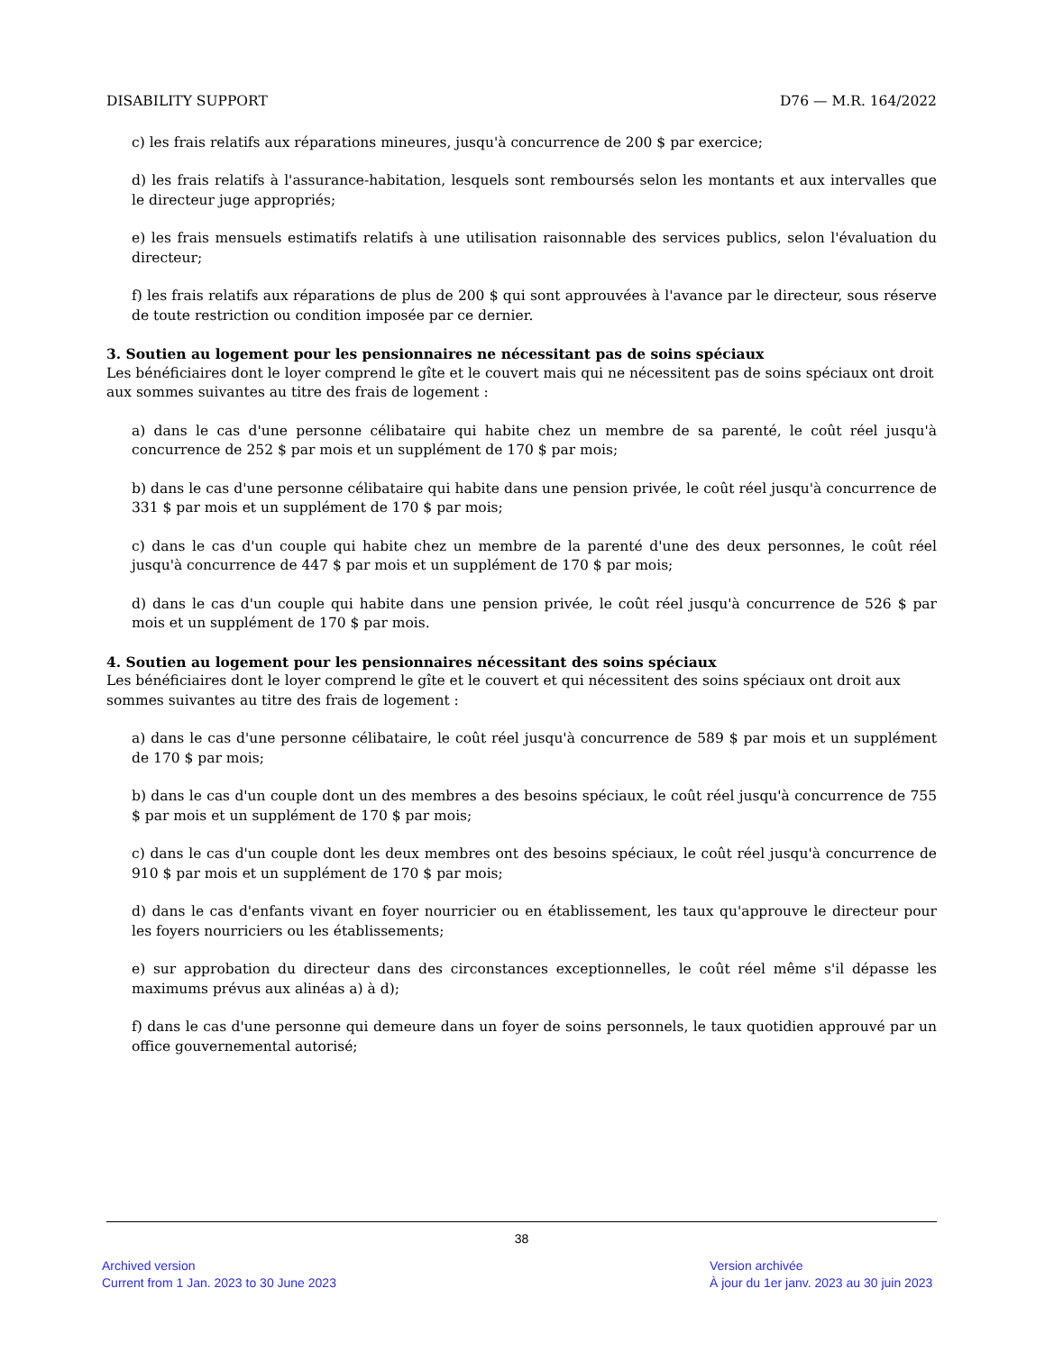DISABILITY SUPPORT D76 — M.R. 164/2022
c) les frais relatifs aux réparations mineures, jusqu'à concurrence de 200 $ par exercice;
d) les frais relatifs à l'assurance-habitation, lesquels sont remboursés selon les montants et aux intervalles que le directeur juge appropriés;
e) les frais mensuels estimatifs relatifs à une utilisation raisonnable des services publics, selon l'évaluation du directeur;
f) les frais relatifs aux réparations de plus de 200 $ qui sont approuvées à l'avance par le directeur, sous réserve de toute restriction ou condition imposée par ce dernier.
3. Soutien au logement pour les pensionnaires ne nécessitant pas de soins spéciaux
Les bénéficiaires dont le loyer comprend le gîte et le couvert mais qui ne nécessitent pas de soins spéciaux ont droit aux sommes suivantes au titre des frais de logement :
a) dans le cas d'une personne célibataire qui habite chez un membre de sa parenté, le coût réel jusqu'à concurrence de 252 $ par mois et un supplément de 170 $ par mois;
b) dans le cas d'une personne célibataire qui habite dans une pension privée, le coût réel jusqu'à concurrence de 331 $ par mois et un supplément de 170 $ par mois;
c) dans le cas d'un couple qui habite chez un membre de la parenté d'une des deux personnes, le coût réel jusqu'à concurrence de 447 $ par mois et un supplément de 170 $ par mois;
d) dans le cas d'un couple qui habite dans une pension privée, le coût réel jusqu'à concurrence de 526 $ par mois et un supplément de 170 $ par mois.
4. Soutien au logement pour les pensionnaires nécessitant des soins spéciaux
Les bénéficiaires dont le loyer comprend le gîte et le couvert et qui nécessitent des soins spéciaux ont droit aux sommes suivantes au titre des frais de logement :
a) dans le cas d'une personne célibataire, le coût réel jusqu'à concurrence de 589 $ par mois et un supplément de 170 $ par mois;
b) dans le cas d'un couple dont un des membres a des besoins spéciaux, le coût réel jusqu'à concurrence de 755 $ par mois et un supplément de 170 $ par mois;
c) dans le cas d'un couple dont les deux membres ont des besoins spéciaux, le coût réel jusqu'à concurrence de 910 $ par mois et un supplément de 170 $ par mois;
d) dans le cas d'enfants vivant en foyer nourricier ou en établissement, les taux qu'approuve le directeur pour les foyers nourriciers ou les établissements;
e) sur approbation du directeur dans des circonstances exceptionnelles, le coût réel même s'il dépasse les maximums prévus aux alinéas a) à d);
f) dans le cas d'une personne qui demeure dans un foyer de soins personnels, le taux quotidien approuvé par un office gouvernemental autorisé;
38
Archived version
Current from 1 Jan. 2023 to 30 June 2023
Version archivée
À jour du 1er janv. 2023 au 30 juin 2023